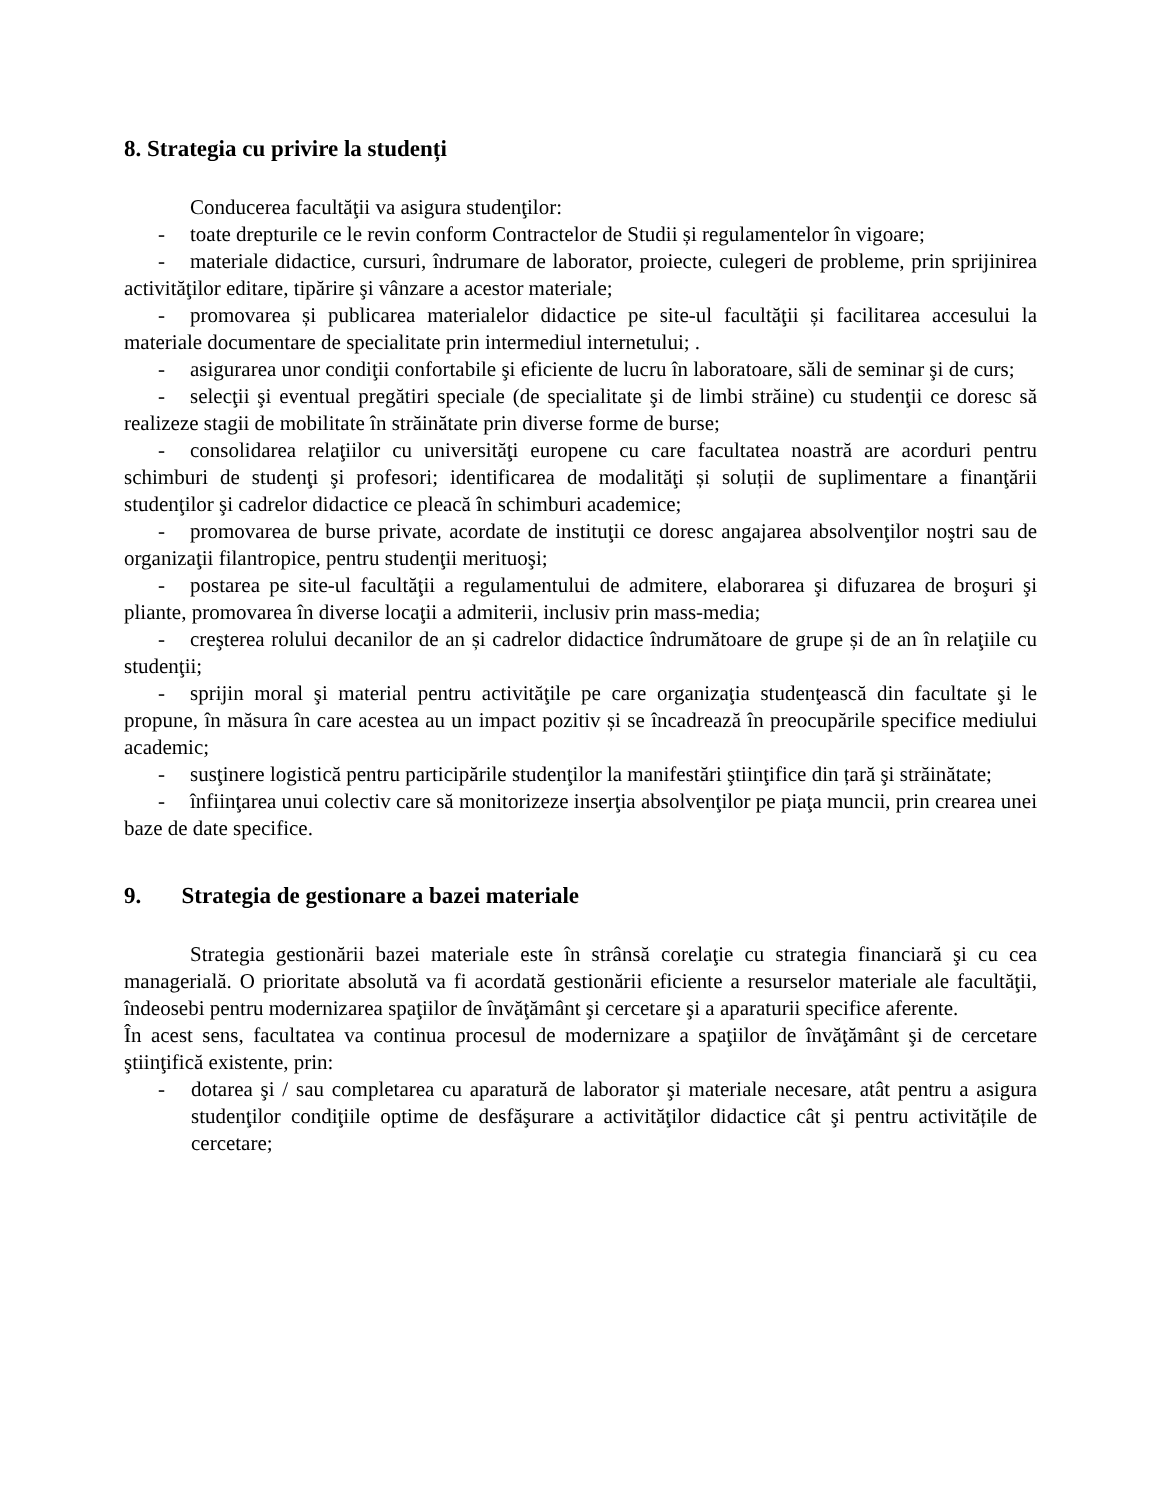8. Strategia cu privire la studenți
Conducerea facultăţii va asigura studenţilor:
- toate drepturile ce le revin conform Contractelor de Studii și regulamentelor în vigoare;
- materiale didactice, cursuri, îndrumare de laborator, proiecte, culegeri de probleme, prin sprijinirea activităţilor editare, tipărire şi vânzare a acestor materiale;
- promovarea și publicarea materialelor didactice pe site-ul facultăţii și facilitarea accesului la materiale documentare de specialitate prin intermediul internetului; .
- asigurarea unor condiţii confortabile şi eficiente de lucru în laboratoare, săli de seminar şi de curs;
- selecţii şi eventual pregătiri speciale (de specialitate şi de limbi străine) cu studenţii ce doresc să realizeze stagii de mobilitate în străinătate prin diverse forme de burse;
- consolidarea relaţiilor cu universităţi europene cu care facultatea noastră are acorduri pentru schimburi de studenţi şi profesori; identificarea de modalităţi și soluții de suplimentare a finanţării studenţilor şi cadrelor didactice ce pleacă în schimburi academice;
- promovarea de burse private, acordate de instituţii ce doresc angajarea absolvenţilor noştri sau de organizaţii filantropice, pentru studenţii merituoşi;
- postarea pe site-ul facultăţii a regulamentului de admitere, elaborarea şi difuzarea de broşuri şi pliante, promovarea în diverse locaţii a admiterii, inclusiv prin mass-media;
- creşterea rolului decanilor de an și cadrelor didactice îndrumătoare de grupe și de an în relaţiile cu studenţii;
- sprijin moral şi material pentru activităţile pe care organizaţia studenţească din facultate şi le propune, în măsura în care acestea au un impact pozitiv și se încadrează în preocupările specifice mediului academic;
- susţinere logistică pentru participările studenţilor la manifestări ştiinţifice din țară şi străinătate;
- înfiinţarea unui colectiv care să monitorizeze inserţia absolvenţilor pe piaţa muncii, prin crearea unei baze de date specifice.
9. Strategia de gestionare a bazei materiale
Strategia gestionării bazei materiale este în strânsă corelaţie cu strategia financiară şi cu cea managerială. O prioritate absolută va fi acordată gestionării eficiente a resurselor materiale ale facultăţii, îndeosebi pentru modernizarea spaţiilor de învăţământ şi cercetare şi a aparaturii specifice aferente.
În acest sens, facultatea va continua procesul de modernizare a spaţiilor de învăţământ şi de cercetare ştiinţifică existente, prin:
- dotarea şi / sau completarea cu aparatură de laborator şi materiale necesare, atât pentru a asigura studenţilor condiţiile optime de desfăşurare a activităţilor didactice cât şi pentru activitățile de cercetare;